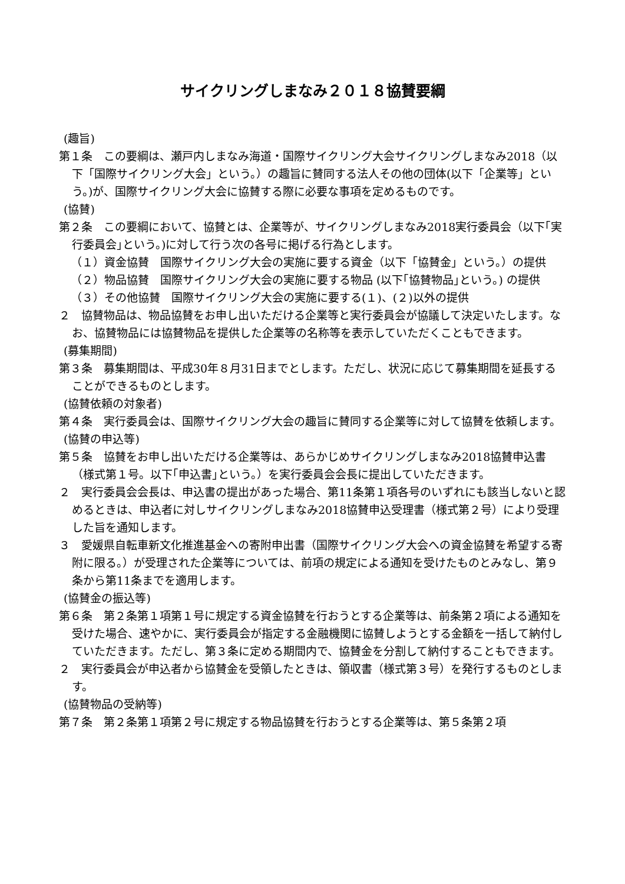サイクリングしまなみ２０１８協賛要綱
(趣旨)
第１条　この要綱は、瀬戸内しまなみ海道・国際サイクリング大会サイクリングしまなみ2018（以下「国際サイクリング大会」という。）の趣旨に賛同する法人その他の団体(以下「企業等」という。)が、国際サイクリング大会に協賛する際に必要な事項を定めるものです。
(協賛)
第２条　この要綱において、協賛とは、企業等が、サイクリングしまなみ2018実行委員会（以下｢実行委員会｣という。)に対して行う次の各号に掲げる行為とします。
（１）資金協賛　国際サイクリング大会の実施に要する資金（以下「協賛金」という。）の提供
（２）物品協賛　国際サイクリング大会の実施に要する物品 (以下｢協賛物品｣という。) の提供
（３）その他協賛　国際サイクリング大会の実施に要する(１)、(２)以外の提供
２　協賛物品は、物品協賛をお申し出いただける企業等と実行委員会が協議して決定いたします。なお、協賛物品には協賛物品を提供した企業等の名称等を表示していただくこともできます。
(募集期間)
第３条　募集期間は、平成30年８月31日までとします。ただし、状況に応じて募集期間を延長することができるものとします。
(協賛依頼の対象者)
第４条　実行委員会は、国際サイクリング大会の趣旨に賛同する企業等に対して協賛を依頼します。
(協賛の申込等)
第５条　協賛をお申し出いただける企業等は、あらかじめサイクリングしまなみ2018協賛申込書（様式第１号。以下｢申込書｣という。）を実行委員会会長に提出していただきます。
２　実行委員会会長は、申込書の提出があった場合、第11条第１項各号のいずれにも該当しないと認めるときは、申込者に対しサイクリングしまなみ2018協賛申込受理書（様式第２号）により受理した旨を通知します。
３　愛媛県自転車新文化推進基金への寄附申出書（国際サイクリング大会への資金協賛を希望する寄附に限る。）が受理された企業等については、前項の規定による通知を受けたものとみなし、第９条から第11条までを適用します。
(協賛金の振込等)
第６条　第２条第１項第１号に規定する資金協賛を行おうとする企業等は、前条第２項による通知を受けた場合、速やかに、実行委員会が指定する金融機関に協賛しようとする金額を一括して納付していただきます。ただし、第３条に定める期間内で、協賛金を分割して納付することもできます。
２　実行委員会が申込者から協賛金を受領したときは、領収書（様式第３号）を発行するものとします。
(協賛物品の受納等)
第７条　第２条第１項第２号に規定する物品協賛を行おうとする企業等は、第５条第２項